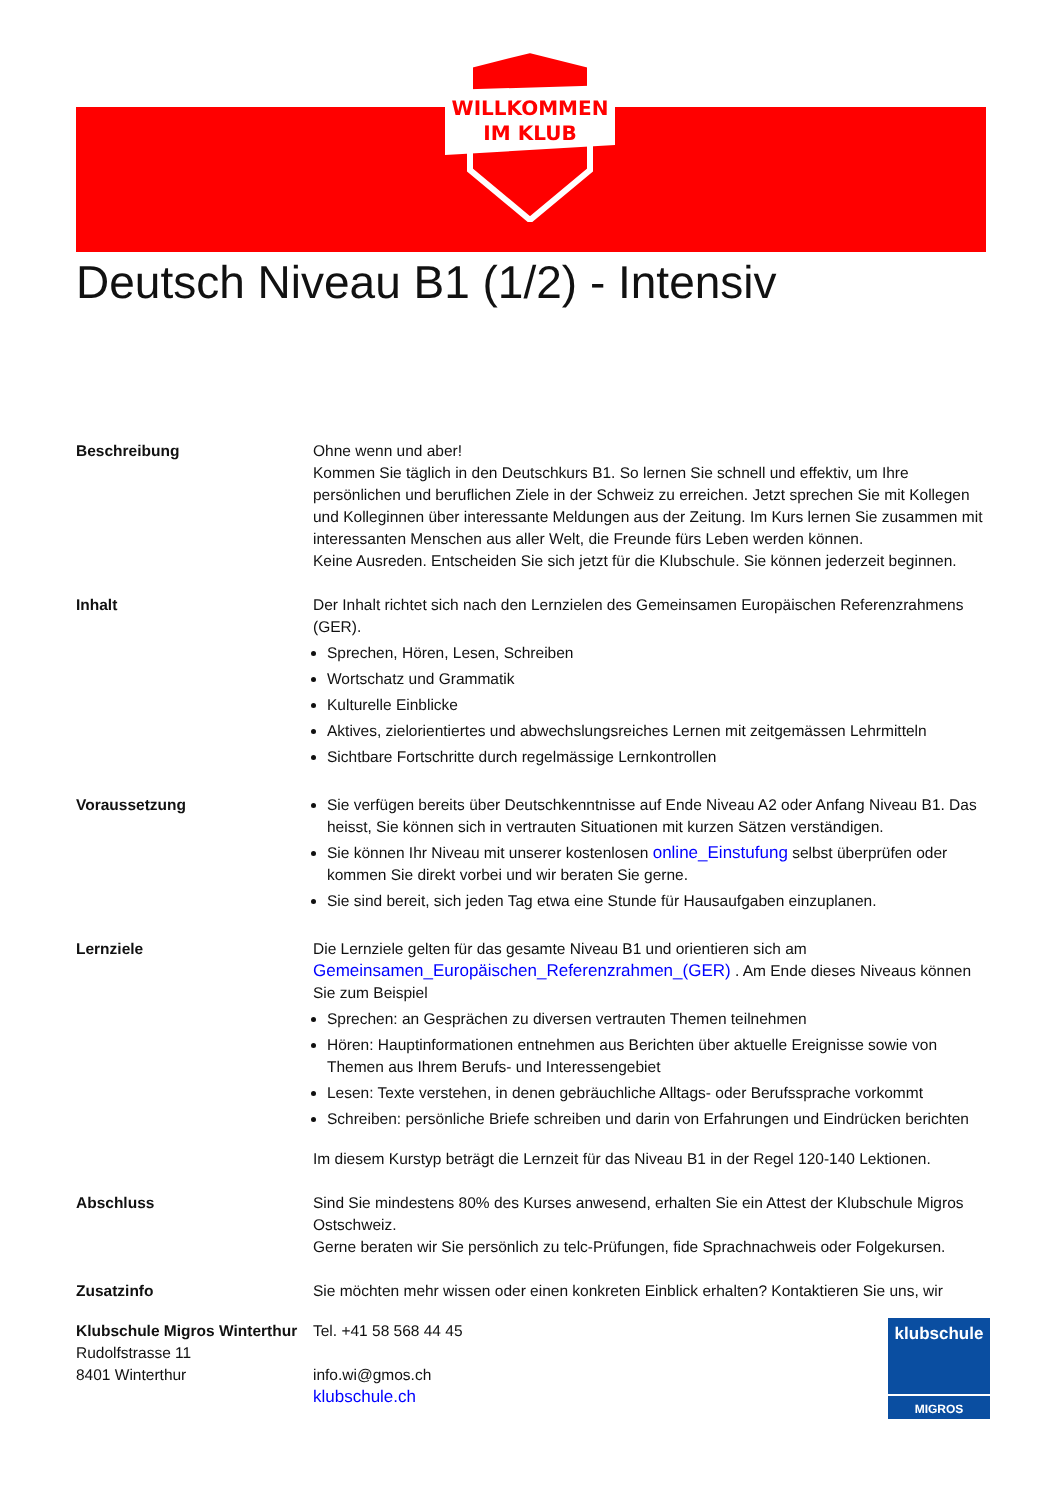WILLKOMMEN
IM KLUB
Deutsch Niveau B1 (1/2) - Intensiv
Beschreibung Ohne wenn und aber!
Kommen Sie täglich in den Deutschkurs B1. So lernen Sie schnell und effektiv, um Ihre persönlichen und beruflichen Ziele in der Schweiz zu erreichen. Jetzt sprechen Sie mit Kollegen und Kolleginnen über interessante Meldungen aus der Zeitung. Im Kurs lernen Sie zusammen mit interessanten Menschen aus aller Welt, die Freunde fürs Leben werden können.
Keine Ausreden. Entscheiden Sie sich jetzt für die Klubschule. Sie können jederzeit beginnen.
Inhalt Der Inhalt richtet sich nach den Lernzielen des Gemeinsamen Europäischen Referenzrahmens (GER).
Sprechen, Hören, Lesen, Schreiben
Wortschatz und Grammatik
Kulturelle Einblicke
Aktives, zielorientiertes und abwechslungsreiches Lernen mit zeitgemässen Lehrmitteln
Sichtbare Fortschritte durch regelmässige Lernkontrollen
Voraussetzung Sie verfügen bereits über Deutschkenntnisse auf Ende Niveau A2 oder Anfang Niveau B1. Das heisst, Sie können sich in vertrauten Situationen mit kurzen Sätzen verständigen.
Sie können Ihr Niveau mit unserer kostenlosen online_Einstufung selbst überprüfen oder kommen Sie direkt vorbei und wir beraten Sie gerne.
Sie sind bereit, sich jeden Tag etwa eine Stunde für Hausaufgaben einzuplanen.
Lernziele Die Lernziele gelten für das gesamte Niveau B1 und orientieren sich am Gemeinsamen_Europäischen_Referenzrahmen_(GER) . Am Ende dieses Niveaus können Sie zum Beispiel
Sprechen: an Gesprächen zu diversen vertrauten Themen teilnehmen
Hören: Hauptinformationen entnehmen aus Berichten über aktuelle Ereignisse sowie von Themen aus Ihrem Berufs- und Interessengebiet
Lesen: Texte verstehen, in denen gebräuchliche Alltags- oder Berufssprache vorkommt
Schreiben: persönliche Briefe schreiben und darin von Erfahrungen und Eindrücken berichten
Im diesem Kurstyp beträgt die Lernzeit für das Niveau B1 in der Regel 120-140 Lektionen.
Abschluss Sind Sie mindestens 80% des Kurses anwesend, erhalten Sie ein Attest der Klubschule Migros Ostschweiz.
Gerne beraten wir Sie persönlich zu telc-Prüfungen, fide Sprachnachweis oder Folgekursen.
Zusatzinfo Sie möchten mehr wissen oder einen konkreten Einblick erhalten? Kontaktieren Sie uns, wir
Klubschule Migros Winterthur
Rudolfstrasse 11
8401 Winterthur
Tel. +41 58 568 44 45
info.wi@gmos.ch
klubschule.ch
klubschule
MIGROS